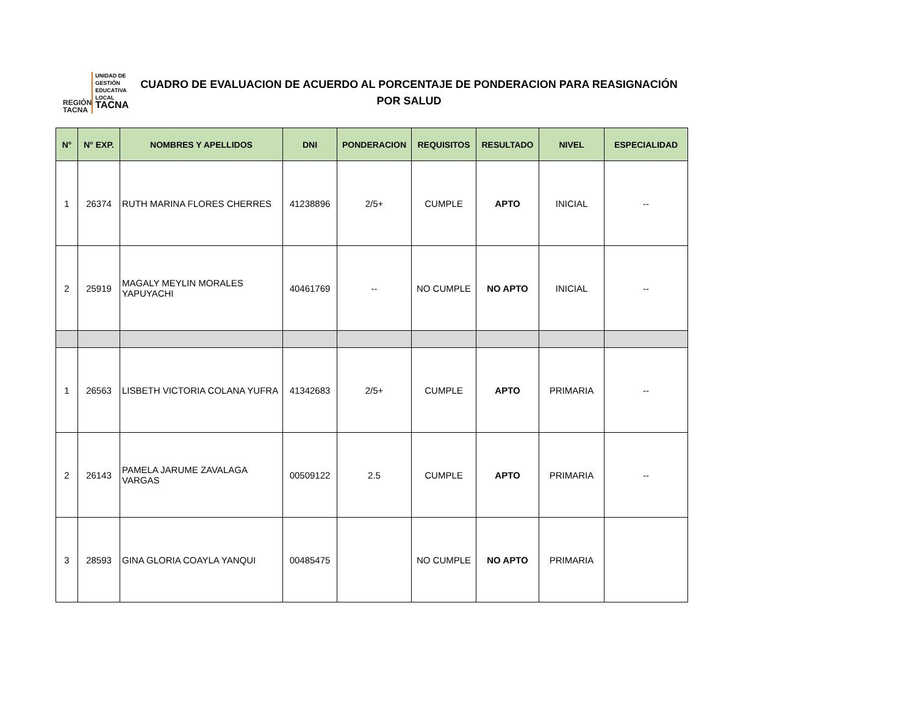REGIÓN TACNA
UNIDAD DE
GESTIÓN
EDUCATIVA
LOCAL
TACNA
CUADRO DE EVALUACION DE ACUERDO AL PORCENTAJE DE PONDERACION PARA REASIGNACIÓN
POR SALUD
| N° | N° EXP. | NOMBRES Y APELLIDOS | DNI | PONDERACION | REQUISITOS | RESULTADO | NIVEL | ESPECIALIDAD |
| --- | --- | --- | --- | --- | --- | --- | --- | --- |
| 1 | 26374 | RUTH MARINA FLORES CHERRES | 41238896 | 2/5+ | CUMPLE | APTO | INICIAL | -- |
| 2 | 25919 | MAGALY MEYLIN MORALES YAPUYACHI | 40461769 | -- | NO CUMPLE | NO APTO | INICIAL | -- |
| 1 | 26563 | LISBETH VICTORIA COLANA YUFRA | 41342683 | 2/5+ | CUMPLE | APTO | PRIMARIA | -- |
| 2 | 26143 | PAMELA JARUME ZAVALAGA VARGAS | 00509122 | 2.5 | CUMPLE | APTO | PRIMARIA | -- |
| 3 | 28593 | GINA GLORIA COAYLA YANQUI | 00485475 | | NO CUMPLE | NO APTO | PRIMARIA | |